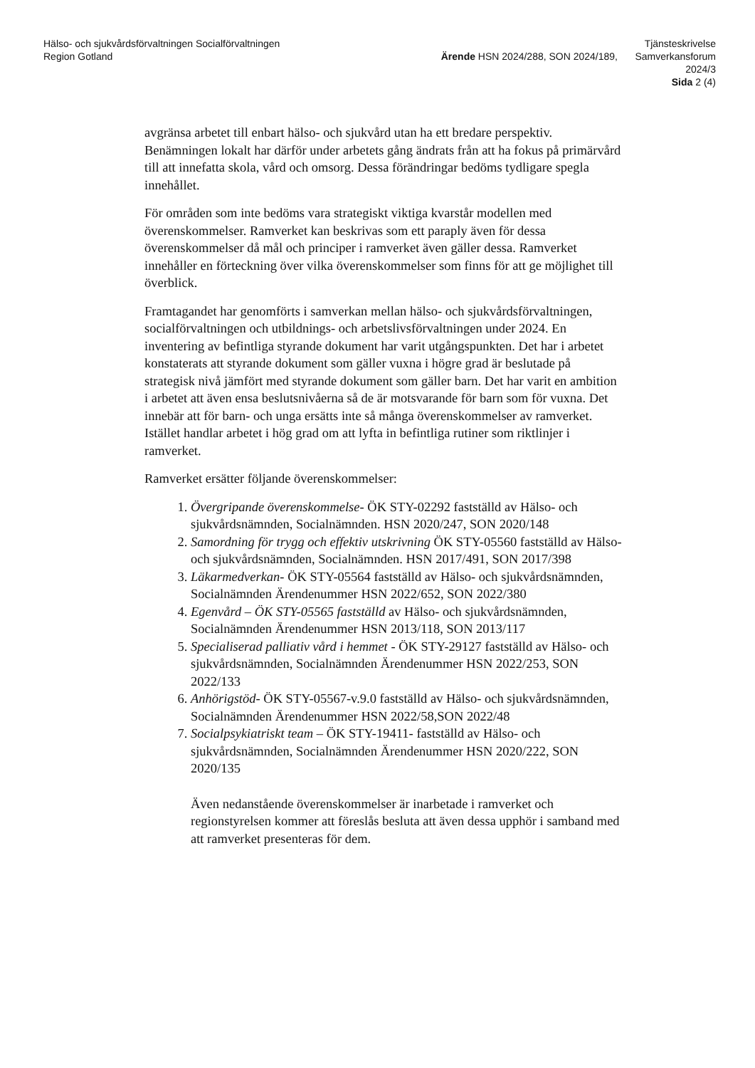Hälso- och sjukvårdsförvaltningen Socialförvaltningen
Region Gotland
Ärende HSN 2024/288, SON 2024/189,
Tjänsteskrivelse
Samverkansforum
2024/3
Sida 2 (4)
avgränsa arbetet till enbart hälso- och sjukvård utan ha ett bredare perspektiv. Benämningen lokalt har därför under arbetets gång ändrats från att ha fokus på primärvård till att innefatta skola, vård och omsorg. Dessa förändringar bedöms tydligare spegla innehållet.
För områden som inte bedöms vara strategiskt viktiga kvarstår modellen med överenskommelser. Ramverket kan beskrivas som ett paraply även för dessa överenskommelser då mål och principer i ramverket även gäller dessa. Ramverket innehåller en förteckning över vilka överenskommelser som finns för att ge möjlighet till överblick.
Framtagandet har genomförts i samverkan mellan hälso- och sjukvårdsförvaltningen, socialförvaltningen och utbildnings- och arbetslivsförvaltningen under 2024. En inventering av befintliga styrande dokument har varit utgångspunkten. Det har i arbetet konstaterats att styrande dokument som gäller vuxna i högre grad är beslutade på strategisk nivå jämfört med styrande dokument som gäller barn. Det har varit en ambition i arbetet att även ensa beslutsnivåerna så de är motsvarande för barn som för vuxna. Det innebär att för barn- och unga ersätts inte så många överenskommelser av ramverket. Istället handlar arbetet i hög grad om att lyfta in befintliga rutiner som riktlinjer i ramverket.
Ramverket ersätter följande överenskommelser:
1. Övergripande överenskommelse- ÖK STY-02292 fastställd av Hälso- och sjukvårdsnämnden, Socialnämnden. HSN 2020/247, SON 2020/148
2. Samordning för trygg och effektiv utskrivning ÖK STY-05560 fastställd av Hälso- och sjukvårdsnämnden, Socialnämnden. HSN 2017/491, SON 2017/398
3. Läkarmedverkan- ÖK STY-05564 fastställd av Hälso- och sjukvårdsnämnden, Socialnämnden Ärendenummer HSN 2022/652, SON 2022/380
4. Egenvård – ÖK STY-05565 fastställd av Hälso- och sjukvårdsnämnden, Socialnämnden Ärendenummer HSN 2013/118, SON 2013/117
5. Specialiserad palliativ vård i hemmet - ÖK STY-29127 fastställd av Hälso- och sjukvårdsnämnden, Socialnämnden Ärendenummer HSN 2022/253, SON 2022/133
6. Anhörigstöd- ÖK STY-05567-v.9.0 fastställd av Hälso- och sjukvårdsnämnden, Socialnämnden Ärendenummer HSN 2022/58,SON 2022/48
7. Socialpsykiatriskt team – ÖK STY-19411- fastställd av Hälso- och sjukvårdsnämnden, Socialnämnden Ärendenummer HSN 2020/222, SON 2020/135
Även nedanstående överenskommelser är inarbetade i ramverket och regionstyrelsen kommer att föreslås besluta att även dessa upphör i samband med att ramverket presenteras för dem.